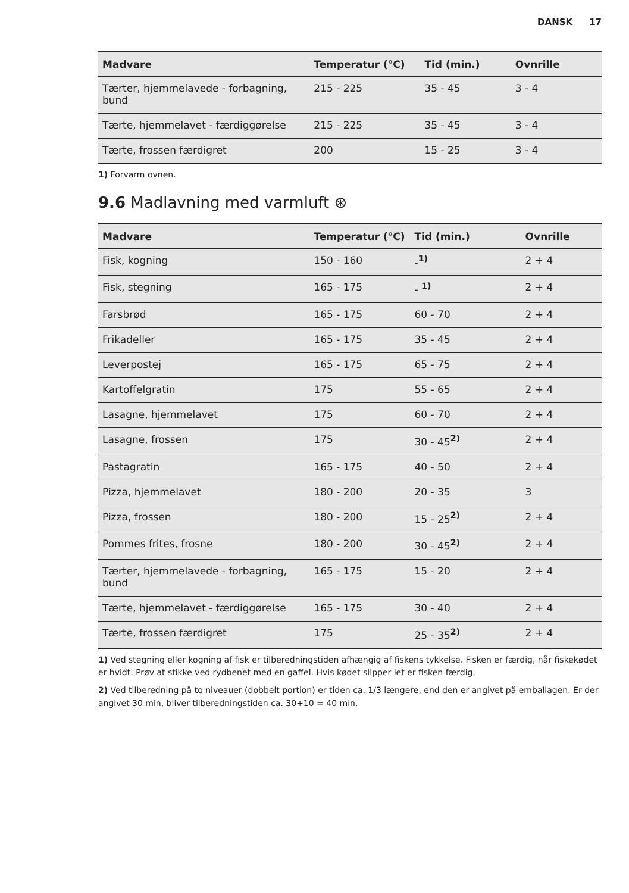DANSK 17
| Madvare | Temperatur (°C) | Tid (min.) | Ovnrille |
| --- | --- | --- | --- |
| Tærter, hjemmelavede - forbagning, bund | 215 - 225 | 35 - 45 | 3 - 4 |
| Tærte, hjemmelavet - færdiggørelse | 215 - 225 | 35 - 45 | 3 - 4 |
| Tærte, frossen færdigret | 200 | 15 - 25 | 3 - 4 |
1) Forvarm ovnen.
9.6 Madlavning med varmluft ⊛
| Madvare | Temperatur (°C) | Tid (min.) | Ovnrille |
| --- | --- | --- | --- |
| Fisk, kogning | 150 - 160 | - <sup>1)</sup> | 2 + 4 |
| Fisk, stegning | 165 - 175 | - <sup>1)</sup> | 2 + 4 |
| Farsbrød | 165 - 175 | 60 - 70 | 2 + 4 |
| Frikadeller | 165 - 175 | 35 - 45 | 2 + 4 |
| Leverpostej | 165 - 175 | 65 - 75 | 2 + 4 |
| Kartoffelgratin | 175 | 55 - 65 | 2 + 4 |
| Lasagne, hjemmelavet | 175 | 60 - 70 | 2 + 4 |
| Lasagne, frossen | 175 | 30 - 45 <sup>2)</sup> | 2 + 4 |
| Pastagratin | 165 - 175 | 40 - 50 | 2 + 4 |
| Pizza, hjemmelavet | 180 - 200 | 20 - 35 | 3 |
| Pizza, frossen | 180 - 200 | 15 - 25 <sup>2)</sup> | 2 + 4 |
| Pommes frites, frosne | 180 - 200 | 30 - 45 <sup>2)</sup> | 2 + 4 |
| Tærter, hjemmelavede - forbagning, bund | 165 - 175 | 15 - 20 | 2 + 4 |
| Tærte, hjemmelavet - færdiggørelse | 165 - 175 | 30 - 40 | 2 + 4 |
| Tærte, frossen færdigret | 175 | 25 - 35 <sup>2)</sup> | 2 + 4 |
1) Ved stegning eller kogning af fisk er tilberedningstiden afhængig af fiskens tykkelse. Fisken er færdig, når fiskekødet er hvidt. Prøv at stikke ved rydbenet med en gaffel. Hvis kødet slipper let er fisken færdig.
2) Ved tilberedning på to niveauer (dobbelt portion) er tiden ca. 1/3 længere, end den er angivet på emballagen. Er der angivet 30 min, bliver tilberedningstiden ca. 30+10 = 40 min.